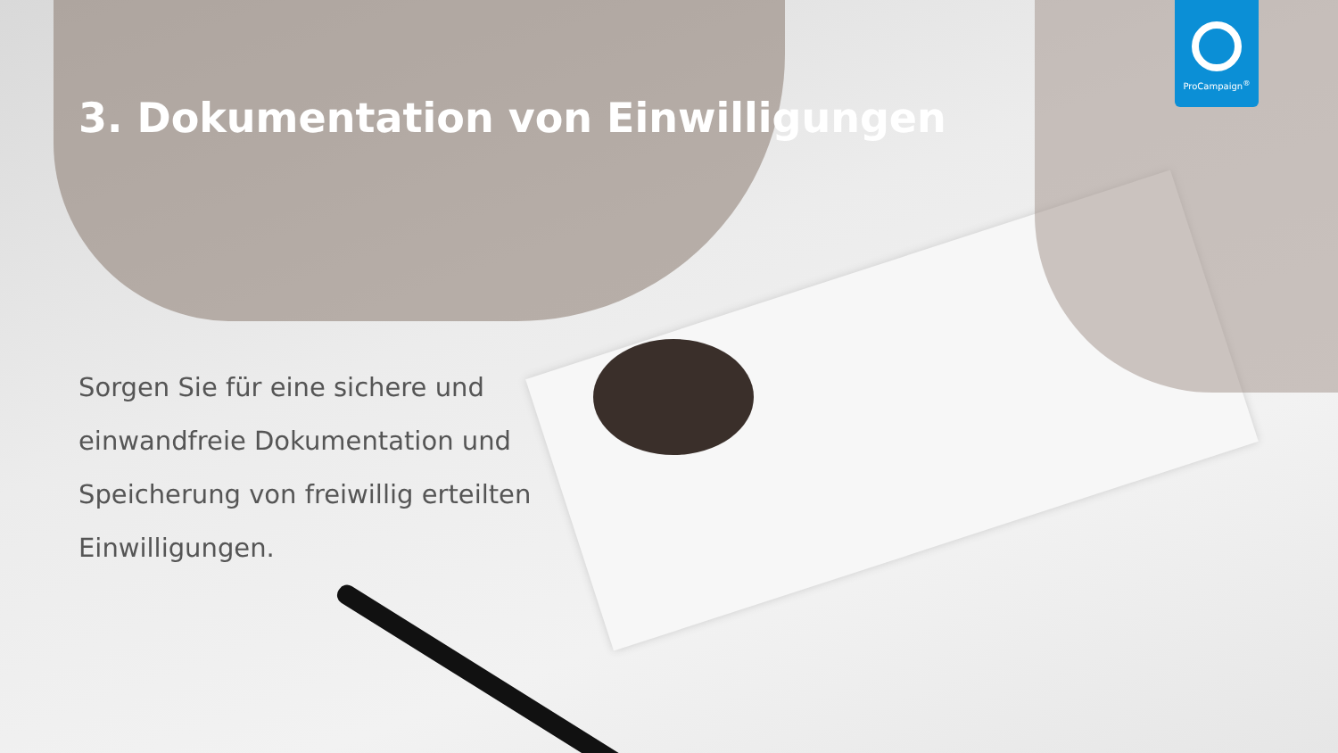ProCampaign<sup>®</sup>
3. Dokumentation von Einwilligungen
Sorgen Sie für eine sichere und einwandfreie Dokumentation und Speicherung von freiwillig erteilten Einwilligungen.